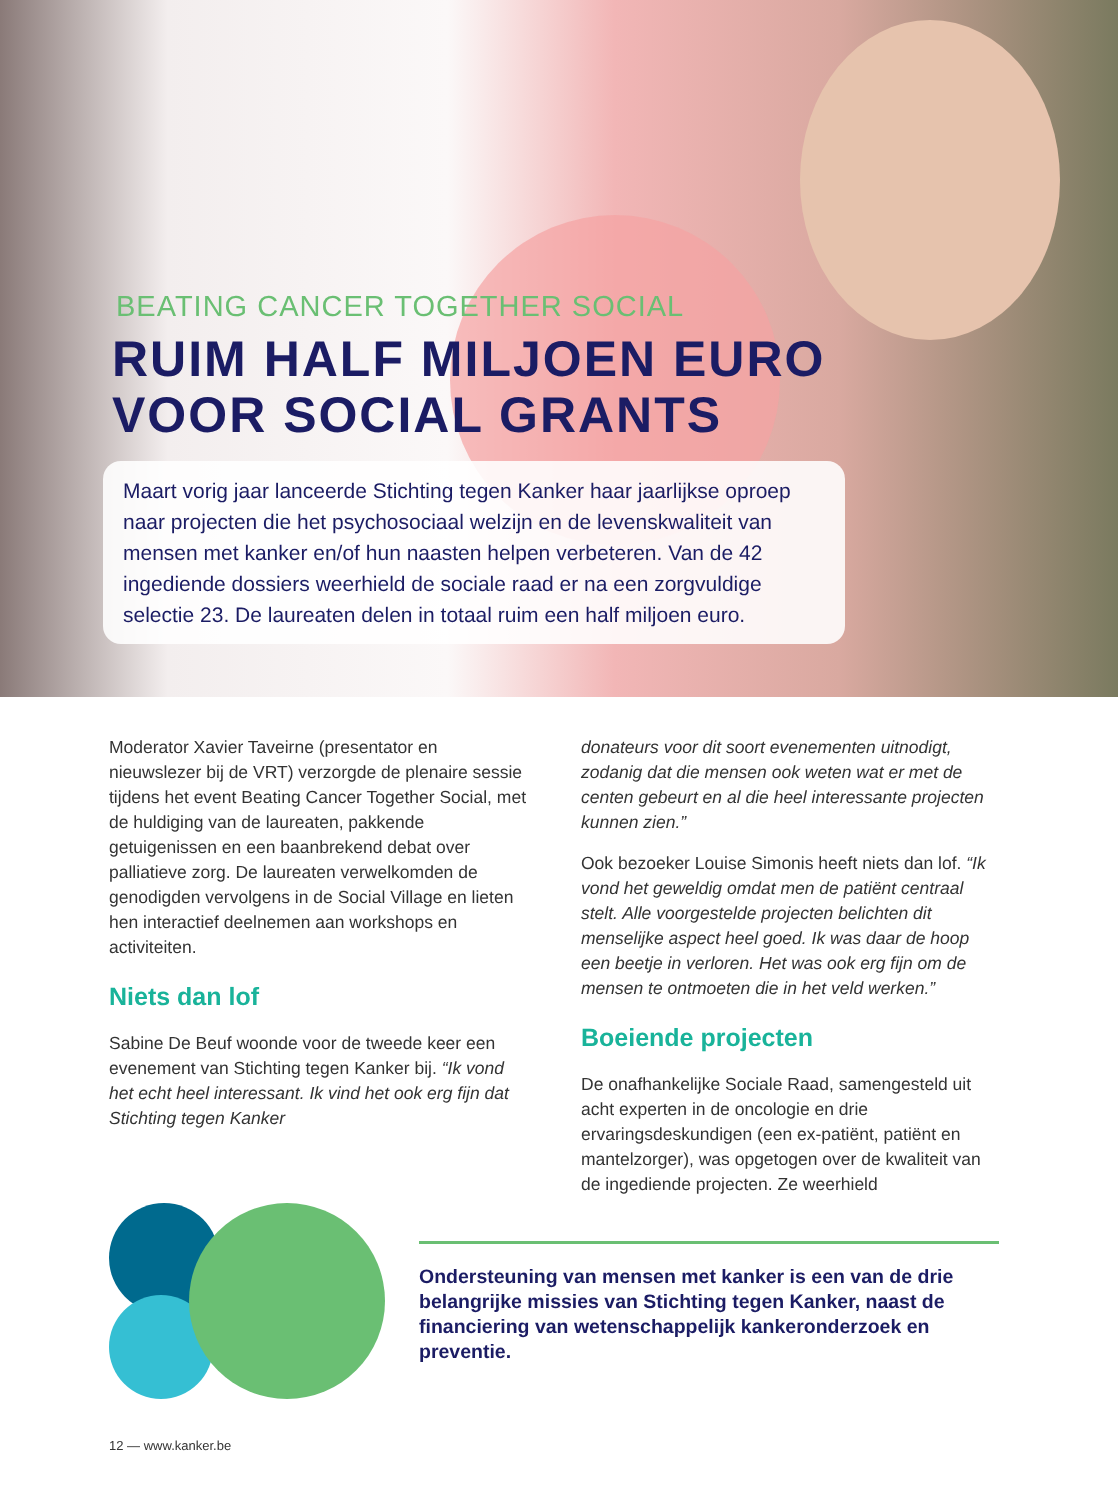BEATING CANCER TOGETHER SOCIAL
RUIM HALF MILJOEN EURO
VOOR SOCIAL GRANTS
Maart vorig jaar lanceerde Stichting tegen Kanker haar jaarlijkse oproep naar projecten die het psychosociaal welzijn en de levenskwaliteit van mensen met kanker en/of hun naasten helpen verbeteren. Van de 42 ingediende dossiers weerhield de sociale raad er na een zorgvuldige selectie 23. De laureaten delen in totaal ruim een half miljoen euro.
Moderator Xavier Taveirne (presentator en nieuwslezer bij de VRT) verzorgde de plenaire sessie tijdens het event Beating Cancer Together Social, met de huldiging van de laureaten, pakkende getuigenissen en een baanbrekend debat over palliatieve zorg. De laureaten verwelkomden de genodigden vervolgens in de Social Village en lieten hen interactief deelnemen aan workshops en activiteiten.
Niets dan lof
Sabine De Beuf woonde voor de tweede keer een evenement van Stichting tegen Kanker bij. “Ik vond het echt heel interessant. Ik vind het ook erg fijn dat Stichting tegen Kanker
donateurs voor dit soort evenementen uitnodigt, zodanig dat die mensen ook weten wat er met de centen gebeurt en al die heel interessante projecten kunnen zien.”
Ook bezoeker Louise Simonis heeft niets dan lof. “Ik vond het geweldig omdat men de patiënt centraal stelt. Alle voorgestelde projecten belichten dit menselijke aspect heel goed. Ik was daar de hoop een beetje in verloren. Het was ook erg fijn om de mensen te ontmoeten die in het veld werken.”
Boeiende projecten
De onafhankelijke Sociale Raad, samengesteld uit acht experten in de oncologie en drie ervaringsdeskundigen (een ex-patiënt, patiënt en mantelzorger), was opgetogen over de kwaliteit van de ingediende projecten. Ze weerhield
Ondersteuning van mensen met kanker is een van de drie belangrijke missies van Stichting tegen Kanker, naast de financiering van wetenschappelijk kankeronderzoek en preventie.
12 — www.kanker.be